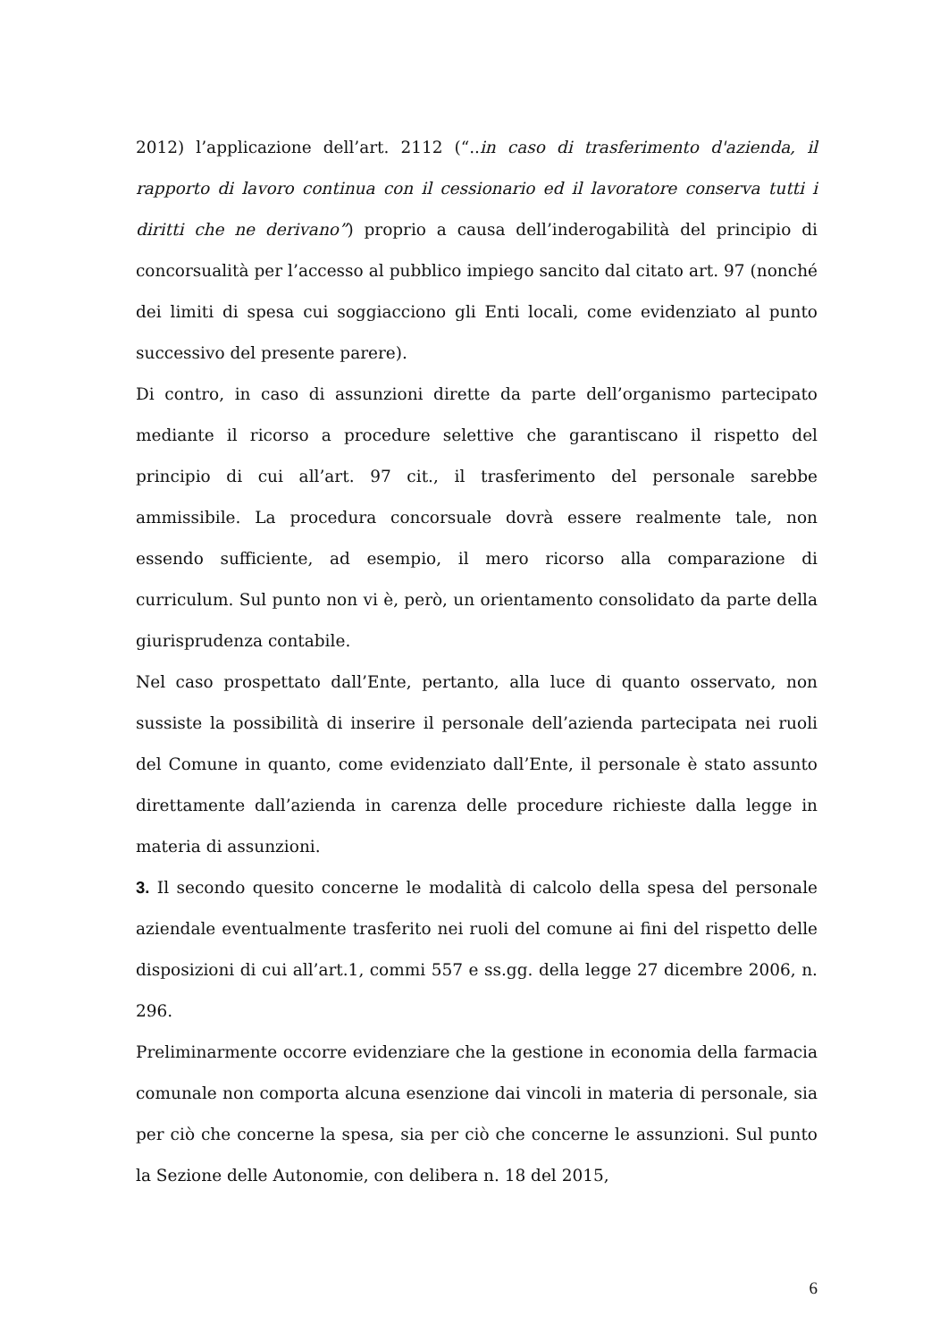2012) l’applicazione dell’art. 2112 (“..in caso di trasferimento d'azienda, il rapporto di lavoro continua con il cessionario ed il lavoratore conserva tutti i diritti che ne derivano”) proprio a causa dell’inderogabilità del principio di concorsualità per l’accesso al pubblico impiego sancito dal citato art. 97 (nonché dei limiti di spesa cui soggiacciono gli Enti locali, come evidenziato al punto successivo del presente parere).
Di contro, in caso di assunzioni dirette da parte dell’organismo partecipato mediante il ricorso a procedure selettive che garantiscano il rispetto del principio di cui all’art. 97 cit., il trasferimento del personale sarebbe ammissibile. La procedura concorsuale dovrà essere realmente tale, non essendo sufficiente, ad esempio, il mero ricorso alla comparazione di curriculum. Sul punto non vi è, però, un orientamento consolidato da parte della giurisprudenza contabile.
Nel caso prospettato dall’Ente, pertanto, alla luce di quanto osservato, non sussiste la possibilità di inserire il personale dell’azienda partecipata nei ruoli del Comune in quanto, come evidenziato dall’Ente, il personale è stato assunto direttamente dall’azienda in carenza delle procedure richieste dalla legge in materia di assunzioni.
3. Il secondo quesito concerne le modalità di calcolo della spesa del personale aziendale eventualmente trasferito nei ruoli del comune ai fini del rispetto delle disposizioni di cui all’art.1, commi 557 e ss.gg. della legge 27 dicembre 2006, n. 296.
Preliminarmente occorre evidenziare che la gestione in economia della farmacia comunale non comporta alcuna esenzione dai vincoli in materia di personale, sia per ciò che concerne la spesa, sia per ciò che concerne le assunzioni. Sul punto la Sezione delle Autonomie, con delibera n. 18 del 2015,
6